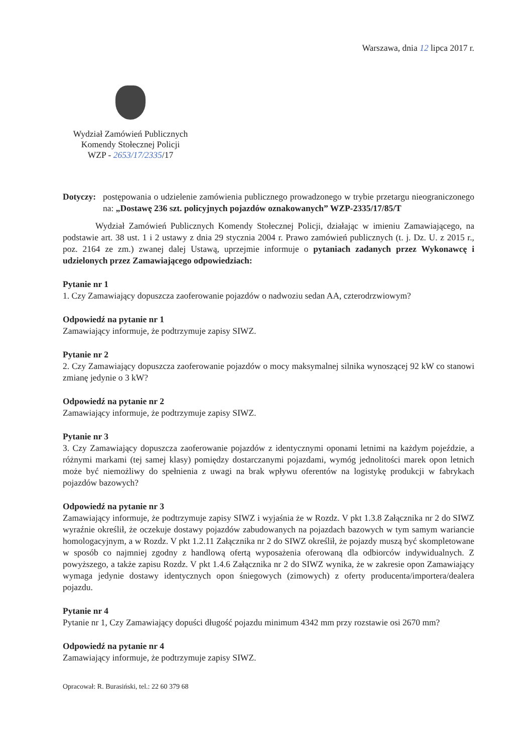Warszawa, dnia 12 lipca 2017 r.
Wydział Zamówień Publicznych
Komendy Stołecznej Policji
WZP - 2653/17/2335/17
Dotyczy:
postępowania o udzielenie zamówienia publicznego prowadzonego w trybie przetargu nieograniczonego na: „Dostawę 236 szt. policyjnych pojazdów oznakowanych” WZP-2335/17/85/T
Wydział Zamówień Publicznych Komendy Stołecznej Policji, działając w imieniu Zamawiającego, na podstawie art. 38 ust. 1 i 2 ustawy z dnia 29 stycznia 2004 r. Prawo zamówień publicznych (t. j. Dz. U. z 2015 r., poz. 2164 ze zm.) zwanej dalej Ustawą, uprzejmie informuje o pytaniach zadanych przez Wykonawcę i udzielonych przez Zamawiającego odpowiedziach:
Pytanie nr 1
1. Czy Zamawiający dopuszcza zaoferowanie pojazdów o nadwoziu sedan AA, czterodrzwiowym?
Odpowiedź na pytanie nr 1
Zamawiający informuje, że podtrzymuje zapisy SIWZ.
Pytanie nr 2
2. Czy Zamawiający dopuszcza zaoferowanie pojazdów o mocy maksymalnej silnika wynoszącej 92 kW co stanowi zmianę jedynie o 3 kW?
Odpowiedź na pytanie nr 2
Zamawiający informuje, że podtrzymuje zapisy SIWZ.
Pytanie nr 3
3. Czy Zamawiający dopuszcza zaoferowanie pojazdów z identycznymi oponami letnimi na każdym pojeździe, a różnymi markami (tej samej klasy) pomiędzy dostarczanymi pojazdami, wymóg jednolitości marek opon letnich może być niemożliwy do spełnienia z uwagi na brak wpływu oferentów na logistykę produkcji w fabrykach pojazdów bazowych?
Odpowiedź na pytanie nr 3
Zamawiający informuje, że podtrzymuje zapisy SIWZ i wyjaśnia że w Rozdz. V pkt 1.3.8 Załącznika nr 2 do SIWZ wyraźnie określił, że oczekuje dostawy pojazdów zabudowanych na pojazdach bazowych w tym samym wariancie homologacyjnym, a w Rozdz. V pkt 1.2.11 Załącznika nr 2 do SIWZ określił, że pojazdy muszą być skompletowane w sposób co najmniej zgodny z handlową ofertą wyposażenia oferowaną dla odbiorców indywidualnych. Z powyższego, a także zapisu Rozdz. V pkt 1.4.6 Załącznika nr 2 do SIWZ wynika, że w zakresie opon Zamawiający wymaga jedynie dostawy identycznych opon śniegowych (zimowych) z oferty producenta/importera/dealera pojazdu.
Pytanie nr 4
Pytanie nr 1, Czy Zamawiający dopuści długość pojazdu minimum 4342 mm przy rozstawie osi 2670 mm?
Odpowiedź na pytanie nr 4
Zamawiający informuje, że podtrzymuje zapisy SIWZ.
Opracował: R. Burasiński, tel.: 22 60 379 68